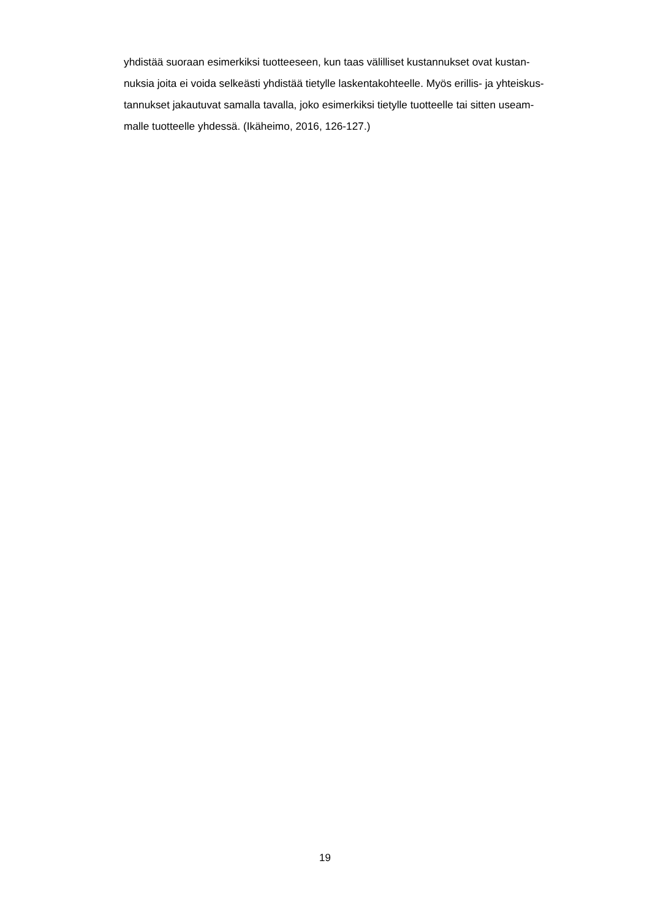yhdistää suoraan esimerkiksi tuotteeseen, kun taas välilliset kustannukset ovat kustan-
nuksia joita ei voida selkeästi yhdistää tietylle laskentakohteelle. Myös erillis- ja yhteiskus-
tannukset jakautuvat samalla tavalla, joko esimerkiksi tietylle tuotteelle tai sitten useam-
malle tuotteelle yhdessä. (Ikäheimo, 2016, 126-127.)
19